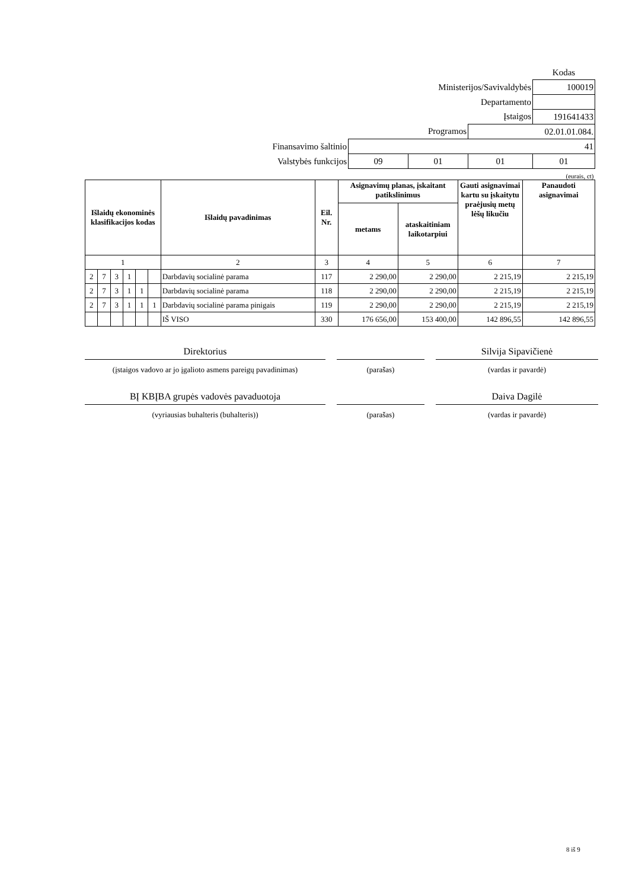| | | | | Kodas |
| Ministerijos/Savivaldybės | | | | 100019 |
| Departamento | | | | |
| Įstaigos | | | | 191641433 |
| Programos | | | 02.01.01.084. | |
| Finansavimo šaltinio | 41 | | | |
| Valstybės funkcijos | 09 | 01 | 01 | 01 |
| (eurais, ct) | | | | |
| Išlaidų ekonominės klasifikacijos kodas | | | | | | Išlaidų pavadinimas | Eil. Nr. | Asignavimų planas, įskaitant patikslinimus | | Gauti asignavimai kartu su įskaitytu praėjusių metų lėšų likučiu | Panaudoti asignavimai |
| --- | --- | --- | --- | --- | --- | --- | --- | --- | --- | --- | --- |
| | | | | | | | | metams | ataskaitiniam laikotarpiui | | |
| 1 | | | | | | 2 | 3 | 4 | 5 | 6 | 7 |
| 2 | 7 | 3 | 1 | | | Darbdavių socialinė parama | 117 | 2 290,00 | 2 290,00 | 2 215,19 | 2 215,19 |
| 2 | 7 | 3 | 1 | 1 | | Darbdavių socialinė parama | 118 | 2 290,00 | 2 290,00 | 2 215,19 | 2 215,19 |
| 2 | 7 | 3 | 1 | 1 | 1 | Darbdavių socialinė parama pinigais | 119 | 2 290,00 | 2 290,00 | 2 215,19 | 2 215,19 |
| | | | | | | IŠ VISO | 330 | 176 656,00 | 153 400,00 | 142 896,55 | 142 896,55 |
Direktorius Silvija Sipavičienė
(įstaigos vadovo ar jo įgalioto asmens pareigų pavadinimas) (parašas) (vardas ir pavardė)
BĮ KBĮBA grupės vadovės pavaduotoja Daiva Dagilė
(vyriausias buhalteris (buhalteris)) (parašas) (vardas ir pavardė)
8 iš 9